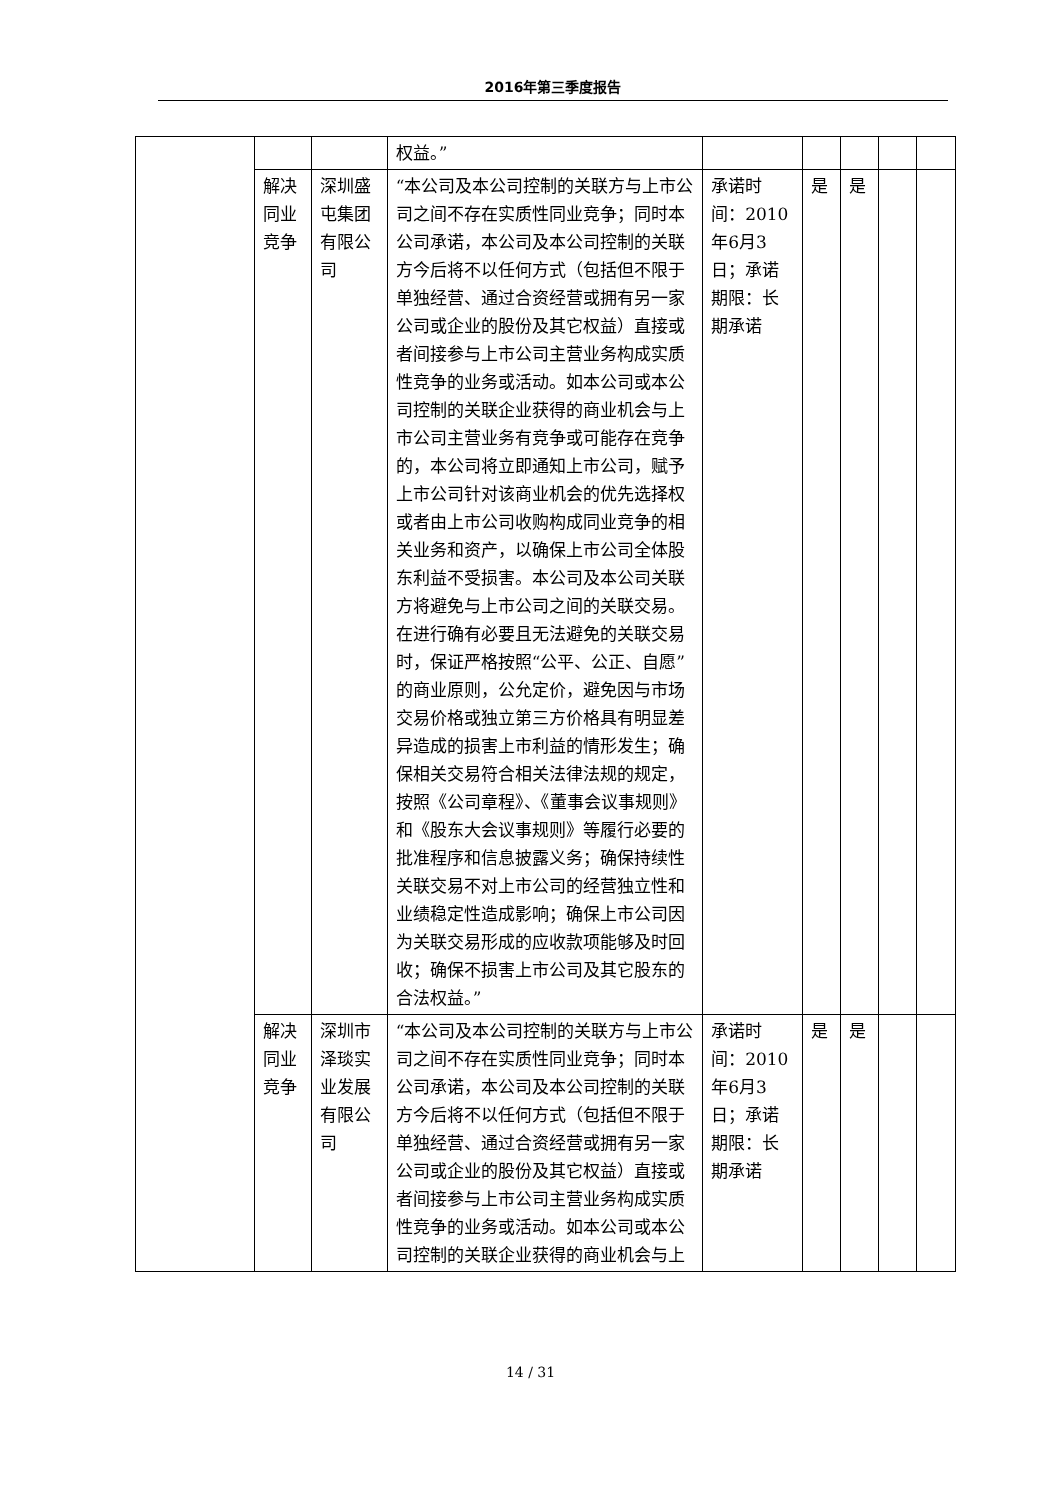2016年第三季度报告
| | | | 权益。” | | | | | |
| | 解决同业竞争 | 深圳盛屯集团有限公司 | “本公司及本公司控制的关联方与上市公司之间不存在实质性同业竞争；同时本公司承诺，本公司及本公司控制的关联方今后将不以任何方式（包括但不限于单独经营、通过合资经营或拥有另一家公司或企业的股份及其它权益）直接或者间接参与上市公司主营业务构成实质性竞争的业务或活动。如本公司或本公司控制的关联企业获得的商业机会与上市公司主营业务有竞争或可能存在竞争的，本公司将立即通知上市公司，赋予上市公司针对该商业机会的优先选择权或者由上市公司收购构成同业竞争的相关业务和资产，以确保上市公司全体股东利益不受损害。本公司及本公司关联方将避免与上市公司之间的关联交易。在进行确有必要且无法避免的关联交易时，保证严格按照“公平、公正、自愿”的商业原则，公允定价，避免因与市场交易价格或独立第三方价格具有明显差异造成的损害上市利益的情形发生；确保相关交易符合相关法律法规的规定，按照《公司章程》、《董事会议事规则》和《股东大会议事规则》等履行必要的批准程序和信息披露义务；确保持续性关联交易不对上市公司的经营独立性和业绩稳定性造成影响；确保上市公司因为关联交易形成的应收款项能够及时回收；确保不损害上市公司及其它股东的合法权益。” | 承诺时间：2010年6月3日；承诺期限：长期承诺 | 是 | 是 | | |
| | 解决同业竞争 | 深圳市泽琰实业发展有限公司 | “本公司及本公司控制的关联方与上市公司之间不存在实质性同业竞争；同时本公司承诺，本公司及本公司控制的关联方今后将不以任何方式（包括但不限于单独经营、通过合资经营或拥有另一家公司或企业的股份及其它权益）直接或者间接参与上市公司主营业务构成实质性竞争的业务或活动。如本公司或本公司控制的关联企业获得的商业机会与上 | 承诺时间：2010年6月3日；承诺期限：长期承诺 | 是 | 是 | | |
14 / 31